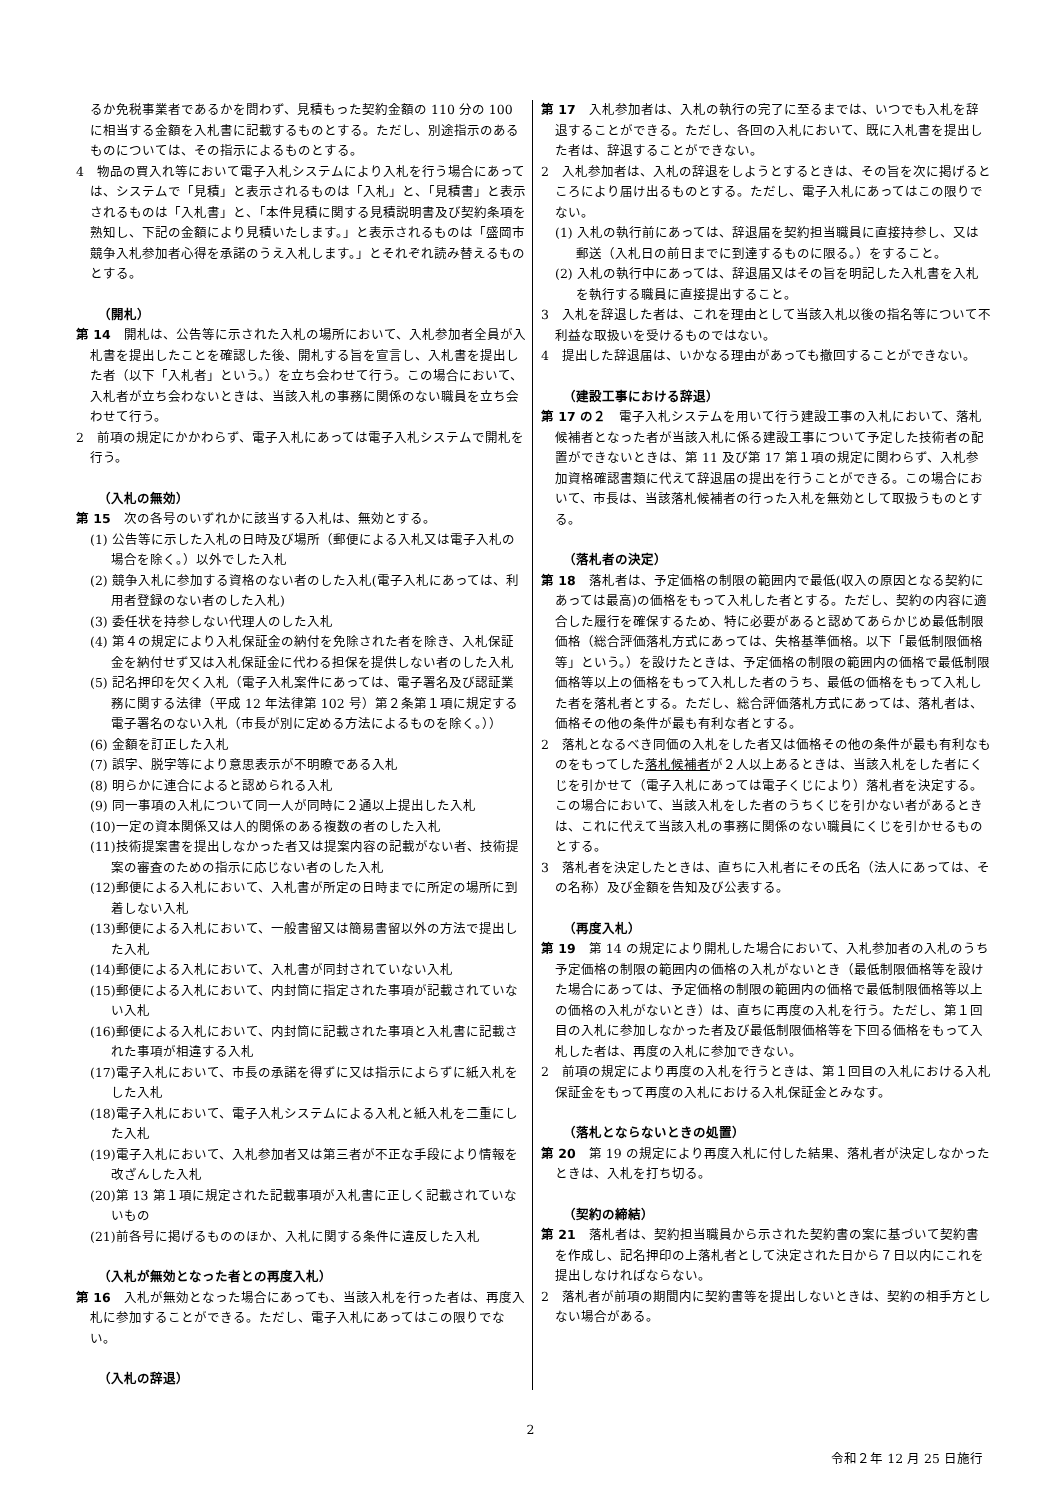るか免税事業者であるかを問わず、見積もった契約金額の 110 分の 100 に相当する金額を入札書に記載するものとする。ただし、別途指示のあるものについては、その指示によるものとする。
4　物品の買入れ等において電子入札システムにより入札を行う場合にあっては、システムで「見積」と表示されるものは「入札」と、「見積書」と表示されるものは「入札書」と、「本件見積に関する見積説明書及び契約条項を熟知し、下記の金額により見積いたします。」と表示されるものは「盛岡市競争入札参加者心得を承諾のうえ入札します。」とそれぞれ読み替えるものとする。
（開札）
第 14　開札は、公告等に示された入札の場所において、入札参加者全員が入札書を提出したことを確認した後、開札する旨を宣言し、入札書を提出した者（以下「入札者」という。）を立ち会わせて行う。この場合において、入札者が立ち会わないときは、当該入札の事務に関係のない職員を立ち会わせて行う。
2　前項の規定にかかわらず、電子入札にあっては電子入札システムで開札を行う。
（入札の無効）
第 15　次の各号のいずれかに該当する入札は、無効とする。
(1) 公告等に示した入札の日時及び場所（郵便による入札又は電子入札の場合を除く。）以外でした入札
(2) 競争入札に参加する資格のない者のした入札(電子入札にあっては、利用者登録のない者のした入札)
(3) 委任状を持参しない代理人のした入札
(4) 第４の規定により入札保証金の納付を免除された者を除き、入札保証金を納付せず又は入札保証金に代わる担保を提供しない者のした入札
(5) 記名押印を欠く入札（電子入札案件にあっては、電子署名及び認証業務に関する法律（平成 12 年法律第 102 号）第２条第１項に規定する電子署名のない入札（市長が別に定める方法によるものを除く。））
(6) 金額を訂正した入札
(7) 誤字、脱字等により意思表示が不明瞭である入札
(8) 明らかに連合によると認められる入札
(9) 同一事項の入札について同一人が同時に２通以上提出した入札
(10)一定の資本関係又は人的関係のある複数の者のした入札
(11)技術提案書を提出しなかった者又は提案内容の記載がない者、技術提案の審査のための指示に応じない者のした入札
(12)郵便による入札において、入札書が所定の日時までに所定の場所に到着しない入札
(13)郵便による入札において、一般書留又は簡易書留以外の方法で提出した入札
(14)郵便による入札において、入札書が同封されていない入札
(15)郵便による入札において、内封筒に指定された事項が記載されていない入札
(16)郵便による入札において、内封筒に記載された事項と入札書に記載された事項が相違する入札
(17)電子入札において、市長の承諾を得ずに又は指示によらずに紙入札をした入札
(18)電子入札において、電子入札システムによる入札と紙入札を二重にした入札
(19)電子入札において、入札参加者又は第三者が不正な手段により情報を改ざんした入札
(20)第 13 第１項に規定された記載事項が入札書に正しく記載されていないもの
(21)前各号に掲げるもののほか、入札に関する条件に違反した入札
（入札が無効となった者との再度入札）
第 16　入札が無効となった場合にあっても、当該入札を行った者は、再度入札に参加することができる。ただし、電子入札にあってはこの限りでない。
（入札の辞退）
第 17　入札参加者は、入札の執行の完了に至るまでは、いつでも入札を辞退することができる。ただし、各回の入札において、既に入札書を提出した者は、辞退することができない。
2　入札参加者は、入札の辞退をしようとするときは、その旨を次に掲げるところにより届け出るものとする。ただし、電子入札にあってはこの限りでない。
(1) 入札の執行前にあっては、辞退届を契約担当職員に直接持参し、又は郵送（入札日の前日までに到達するものに限る。）をすること。
(2) 入札の執行中にあっては、辞退届又はその旨を明記した入札書を入札を執行する職員に直接提出すること。
3　入札を辞退した者は、これを理由として当該入札以後の指名等について不利益な取扱いを受けるものではない。
4　提出した辞退届は、いかなる理由があっても撤回することができない。
（建設工事における辞退）
第 17 の２　電子入札システムを用いて行う建設工事の入札において、落札候補者となった者が当該入札に係る建設工事について予定した技術者の配置ができないときは、第 11 及び第 17 第１項の規定に関わらず、入札参加資格確認書類に代えて辞退届の提出を行うことができる。この場合において、市長は、当該落札候補者の行った入札を無効として取扱うものとする。
（落札者の決定）
第 18　落札者は、予定価格の制限の範囲内で最低(収入の原因となる契約にあっては最高)の価格をもって入札した者とする。ただし、契約の内容に適合した履行を確保するため、特に必要があると認めてあらかじめ最低制限価格（総合評価落札方式にあっては、失格基準価格。以下「最低制限価格等」という。）を設けたときは、予定価格の制限の範囲内の価格で最低制限価格等以上の価格をもって入札した者のうち、最低の価格をもって入札した者を落札者とする。ただし、総合評価落札方式にあっては、落札者は、価格その他の条件が最も有利な者とする。
2　落札となるべき同価の入札をした者又は価格その他の条件が最も有利なものをもってした落札候補者が２人以上あるときは、当該入札をした者にくじを引かせて（電子入札にあっては電子くじにより）落札者を決定する。この場合において、当該入札をした者のうちくじを引かない者があるときは、これに代えて当該入札の事務に関係のない職員にくじを引かせるものとする。
3　落札者を決定したときは、直ちに入札者にその氏名（法人にあっては、その名称）及び金額を告知及び公表する。
（再度入札）
第 19　第 14 の規定により開札した場合において、入札参加者の入札のうち予定価格の制限の範囲内の価格の入札がないとき（最低制限価格等を設けた場合にあっては、予定価格の制限の範囲内の価格で最低制限価格等以上の価格の入札がないとき）は、直ちに再度の入札を行う。ただし、第１回目の入札に参加しなかった者及び最低制限価格等を下回る価格をもって入札した者は、再度の入札に参加できない。
2　前項の規定により再度の入札を行うときは、第１回目の入札における入札保証金をもって再度の入札における入札保証金とみなす。
（落札とならないときの処置）
第 20　第 19 の規定により再度入札に付した結果、落札者が決定しなかったときは、入札を打ち切る。
（契約の締結）
第 21　落札者は、契約担当職員から示された契約書の案に基づいて契約書を作成し、記名押印の上落札者として決定された日から７日以内にこれを提出しなければならない。
2　落札者が前項の期間内に契約書等を提出しないときは、契約の相手方としない場合がある。
2
令和２年 12 月 25 日施行